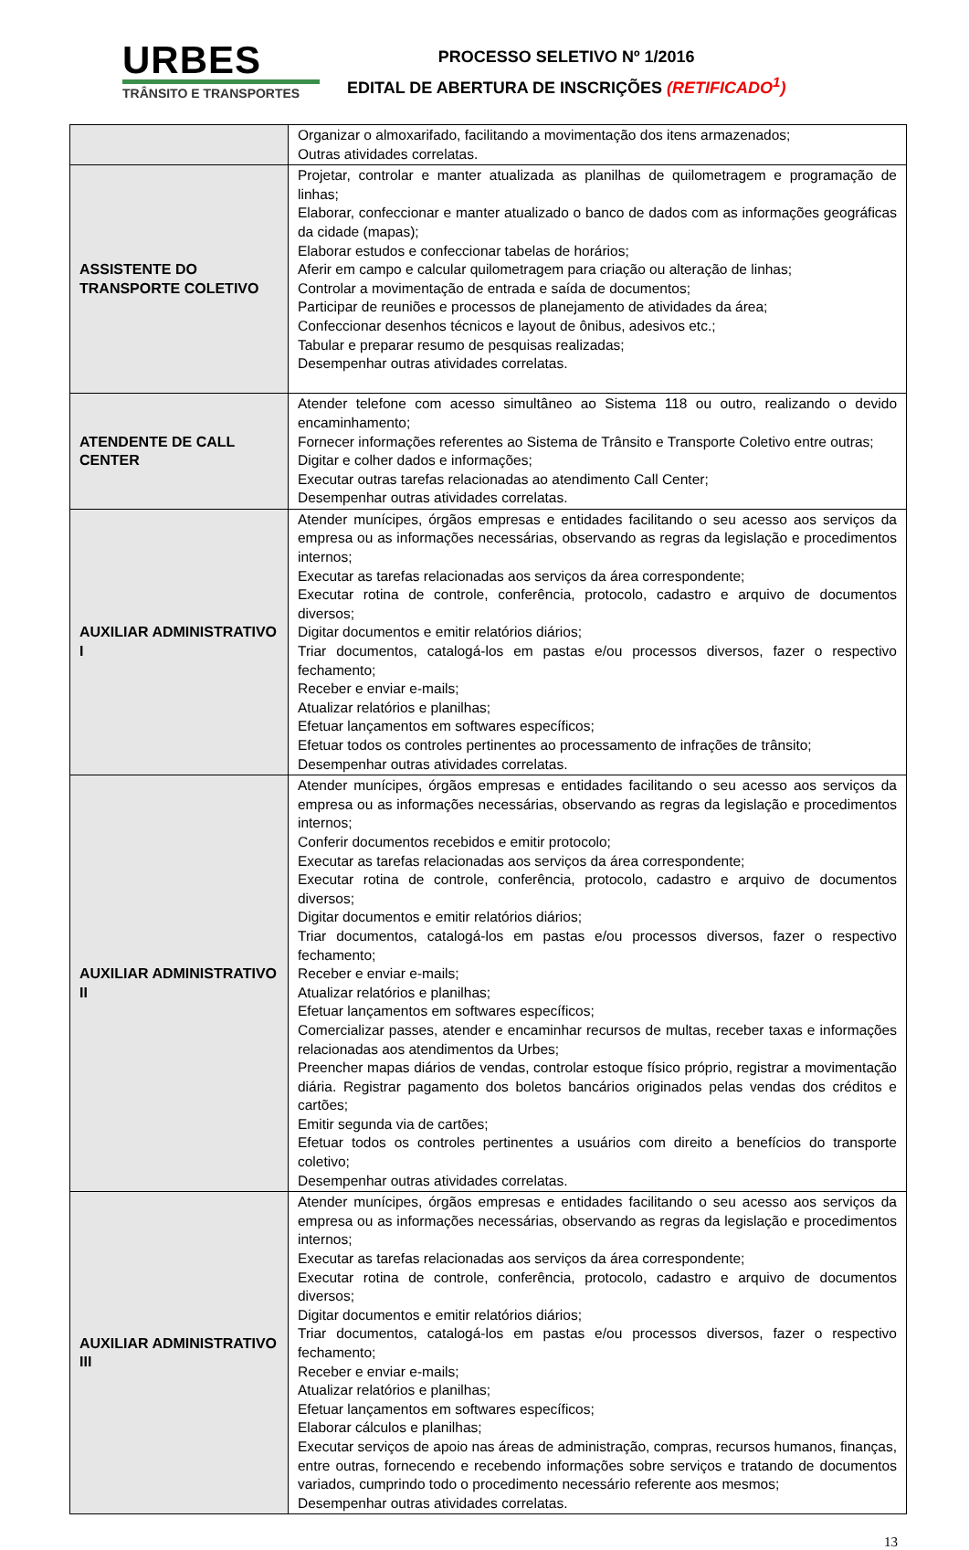URBES
TRÂNSITO E TRANSPORTES
PROCESSO SELETIVO Nº 1/2016
EDITAL DE ABERTURA DE INSCRIÇÕES (RETIFICADO<sup>1</sup>)
| | Organizar o almoxarifado, facilitando a movimentação dos itens armazenados; Outras atividades correlatas. |
| ASSISTENTE DO TRANSPORTE COLETIVO | Projetar, controlar e manter atualizada as planilhas de quilometragem e programação de linhas; Elaborar, confeccionar e manter atualizado o banco de dados com as informações geográficas da cidade (mapas); Elaborar estudos e confeccionar tabelas de horários; Aferir em campo e calcular quilometragem para criação ou alteração de linhas; Controlar a movimentação de entrada e saída de documentos; Participar de reuniões e processos de planejamento de atividades da área; Confeccionar desenhos técnicos e layout de ônibus, adesivos etc.; Tabular e preparar resumo de pesquisas realizadas; Desempenhar outras atividades correlatas. |
| ATENDENTE DE CALL CENTER | Atender telefone com acesso simultâneo ao Sistema 118 ou outro, realizando o devido encaminhamento; Fornecer informações referentes ao Sistema de Trânsito e Transporte Coletivo entre outras; Digitar e colher dados e informações; Executar outras tarefas relacionadas ao atendimento Call Center; Desempenhar outras atividades correlatas. |
| AUXILIAR ADMINISTRATIVO I | Atender munícipes, órgãos empresas e entidades facilitando o seu acesso aos serviços da empresa ou as informações necessárias, observando as regras da legislação e procedimentos internos; Executar as tarefas relacionadas aos serviços da área correspondente; Executar rotina de controle, conferência, protocolo, cadastro e arquivo de documentos diversos; Digitar documentos e emitir relatórios diários; Triar documentos, catalogá-los em pastas e/ou processos diversos, fazer o respectivo fechamento; Receber e enviar e-mails; Atualizar relatórios e planilhas; Efetuar lançamentos em softwares específicos; Efetuar todos os controles pertinentes ao processamento de infrações de trânsito; Desempenhar outras atividades correlatas. |
| AUXILIAR ADMINISTRATIVO II | Atender munícipes, órgãos empresas e entidades facilitando o seu acesso aos serviços da empresa ou as informações necessárias, observando as regras da legislação e procedimentos internos; Conferir documentos recebidos e emitir protocolo; Executar as tarefas relacionadas aos serviços da área correspondente; Executar rotina de controle, conferência, protocolo, cadastro e arquivo de documentos diversos; Digitar documentos e emitir relatórios diários; Triar documentos, catalogá-los em pastas e/ou processos diversos, fazer o respectivo fechamento; Receber e enviar e-mails; Atualizar relatórios e planilhas; Efetuar lançamentos em softwares específicos; Comercializar passes, atender e encaminhar recursos de multas, receber taxas e informações relacionadas aos atendimentos da Urbes; Preencher mapas diários de vendas, controlar estoque físico próprio, registrar a movimentação diária. Registrar pagamento dos boletos bancários originados pelas vendas dos créditos e cartões; Emitir segunda via de cartões; Efetuar todos os controles pertinentes a usuários com direito a benefícios do transporte coletivo; Desempenhar outras atividades correlatas. |
| AUXILIAR ADMINISTRATIVO III | Atender munícipes, órgãos empresas e entidades facilitando o seu acesso aos serviços da empresa ou as informações necessárias, observando as regras da legislação e procedimentos internos; Executar as tarefas relacionadas aos serviços da área correspondente; Executar rotina de controle, conferência, protocolo, cadastro e arquivo de documentos diversos; Digitar documentos e emitir relatórios diários; Triar documentos, catalogá-los em pastas e/ou processos diversos, fazer o respectivo fechamento; Receber e enviar e-mails; Atualizar relatórios e planilhas; Efetuar lançamentos em softwares específicos; Elaborar cálculos e planilhas; Executar serviços de apoio nas áreas de administração, compras, recursos humanos, finanças, entre outras, fornecendo e recebendo informações sobre serviços e tratando de documentos variados, cumprindo todo o procedimento necessário referente aos mesmos; Desempenhar outras atividades correlatas. |
13